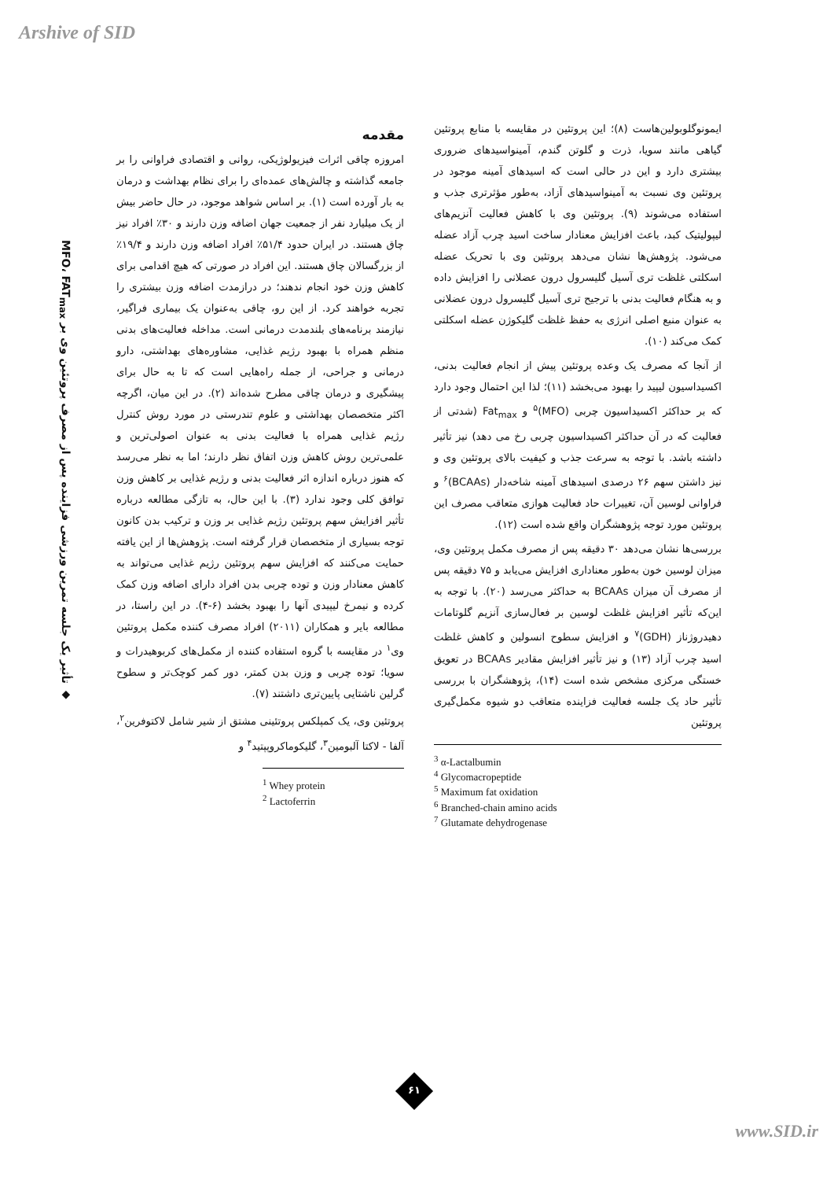Arshive of SID
◆ تأثیر یک جلسه تمرین ورزشی فزاینده پس از مصرف پروتئین وی بر MFO، FAT<sub>max</sub>
مقدمه
امروزه چاقی اثرات فیزیولوژیکی، روانی و اقتصادی فراوانی را بر جامعه گذاشته و چالش‌های عمده‌ای را برای نظام بهداشت و درمان به بار آورده است (۱). بر اساس شواهد موجود، در حال حاضر بیش از یک میلیارد نفر از جمعیت جهان اضافه وزن دارند و ۳۰٪ افراد نیز چاق هستند. در ایران حدود ۵۱/۴٪ افراد اضافه وزن دارند و ۱۹/۴٪ از بزرگسالان چاق هستند. این افراد در صورتی که هیچ اقدامی برای کاهش وزن خود انجام ندهند؛ در درازمدت اضافه وزن بیشتری را تجربه خواهند کرد. از این رو، چاقی به‌عنوان یک بیماری فراگیر، نیازمند برنامه‌های بلندمدت درمانی است. مداخله فعالیت‌های بدنی منظم همراه با بهبود رژیم غذایی، مشاوره‌های بهداشتی، دارو درمانی و جراحی، از جمله راه‌هایی است که تا به حال برای پیشگیری و درمان چاقی مطرح شده‌اند (۲). در این میان، اگرچه اکثر متخصصان بهداشتی و علوم تندرستی در مورد روش کنترل رژیم غذایی همراه با فعالیت بدنی به عنوان اصولی‌ترین و علمی‌ترین روش کاهش وزن اتفاق نظر دارند؛ اما به نظر می‌رسد که هنوز درباره اندازه اثر فعالیت بدنی و رژیم غذایی بر کاهش وزن توافق کلی وجود ندارد (۳). با این حال، به تازگی مطالعه درباره تأثیر افزایش سهم پروتئین رژیم غذایی بر وزن و ترکیب بدن کانون توجه بسیاری از متخصصان قرار گرفته است. پژوهش‌ها از این یافته حمایت می‌کنند که افزایش سهم پروتئین رژیم غذایی می‌تواند به کاهش معنادار وزن و توده چربی بدن افراد دارای اضافه وزن کمک کرده و نیمرخ لیپیدی آنها را بهبود بخشد (۶-۴). در این راستا، در مطالعه بایر و همکاران (۲۰۱۱) افراد مصرف کننده مکمل پروتئین وی<sup>۱</sup> در مقایسه با گروه استفاده کننده از مکمل‌های کربوهیدرات و سویا؛ توده چربی و وزن بدن کمتر، دور کمر کوچک‌تر و سطوح گرلین ناشتایی پایین‌تری داشتند (۷).
پروتئین وی، یک کمپلکس پروتئینی مشتق از شیر شامل لاکتوفرین<sup>۲</sup>، آلفا - لاکتا آلبومین<sup>۳</sup>، گلیکوماکروپپتید<sup>۴</sup> و
<sup>1</sup> Whey protein
<sup>2</sup> Lactoferrin
ایمونوگلوبولین‌هاست (۸)؛ این پروتئین در مقایسه با منابع پروتئین گیاهی مانند سویا، ذرت و گلوتن گندم، آمینواسیدهای ضروری بیشتری دارد و این در حالی است که اسیدهای آمینه موجود در پروتئین وی نسبت به آمینواسیدهای آزاد، به‌طور مؤثرتری جذب و استفاده می‌شوند (۹). پروتئین وی با کاهش فعالیت آنزیم‌های لیپولیتیک کبد، باعث افزایش معنادار ساخت اسید چرب آزاد عضله می‌شود. پژوهش‌ها نشان می‌دهد پروتئین وی با تحریک عضله اسکلتی غلظت تری آسیل گلیسرول درون عضلانی را افزایش داده و به هنگام فعالیت بدنی با ترجیح تری آسیل گلیسرول درون عضلانی به عنوان منبع اصلی انرژی به حفظ غلظت گلیکوژن عضله اسکلتی کمک می‌کند (۱۰).
از آنجا که مصرف یک وعده پروتئین پیش از انجام فعالیت بدنی، اکسیداسیون لیپید را بهبود می‌بخشد (۱۱)؛ لذا این احتمال وجود دارد که بر حداکثر اکسیداسیون چربی (MFO)<sup>۵</sup> و Fat<sub>max</sub> (شدتی از فعالیت که در آن حداکثر اکسیداسیون چربی رخ می دهد) نیز تأثیر داشته باشد. با توجه به سرعت جذب و کیفیت بالای پروتئین وی و نیز داشتن سهم ۲۶ درصدی اسیدهای آمینه شاخه‌دار (BCAAs)<sup>۶</sup> و فراوانی لوسین آن، تغییرات حاد فعالیت هوازی متعاقب مصرف این پروتئین مورد توجه پژوهشگران واقع شده است (۱۲).
بررسی‌ها نشان می‌دهد ۳۰ دقیقه پس از مصرف مکمل پروتئین وی، میزان لوسین خون به‌طور معناداری افزایش می‌یابد و ۷۵ دقیقه پس از مصرف آن میزان BCAAs به حداکثر می‌رسد (۲۰). با توجه به این‌که تأثیر افزایش غلظت لوسین بر فعال‌سازی آنزیم گلوتامات دهیدروژناز (GDH)<sup>۷</sup> و افزایش سطوح انسولین و کاهش غلظت اسید چرب آزاد (۱۳) و نیز تأثیر افزایش مقادیر BCAAs در تعویق خستگی مرکزی مشخص شده است (۱۴)، پژوهشگران با بررسی تأثیر حاد یک جلسه فعالیت فزاینده متعاقب دو شیوه مکمل‌گیری پروتئین
<sup>3</sup> α-Lactalbumin
<sup>4</sup> Glycomacropeptide
<sup>5</sup> Maximum fat oxidation
<sup>6</sup> Branched-chain amino acids
<sup>7</sup> Glutamate dehydrogenase
۶۱
www.SID.ir